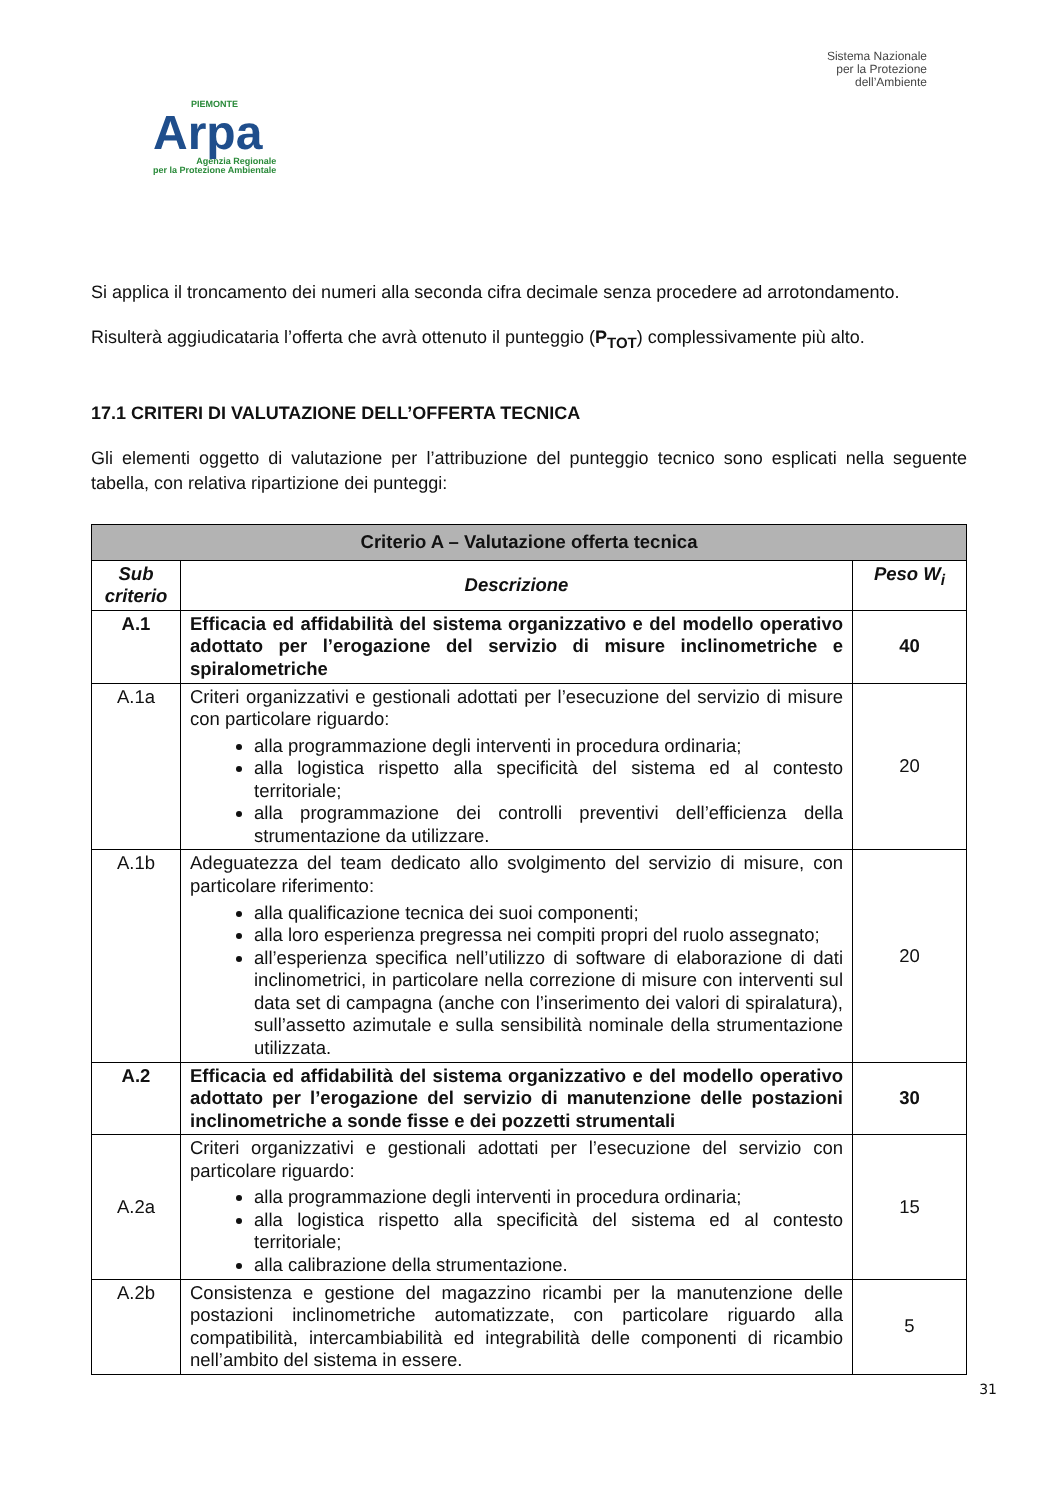PIEMONTE
Arpa
Agenzia Regionale
per la Protezione Ambientale
Sistema Nazionale
per la Protezione
dell’Ambiente
Si applica il troncamento dei numeri alla seconda cifra decimale senza procedere ad arrotondamento.
Risulterà aggiudicataria l’offerta che avrà ottenuto il punteggio (P<sub>TOT</sub>) complessivamente più alto.
17.1 CRITERI DI VALUTAZIONE DELL’OFFERTA TECNICA
Gli elementi oggetto di valutazione per l’attribuzione del punteggio tecnico sono esplicati nella seguente tabella, con relativa ripartizione dei punteggi:
| Criterio A – Valutazione offerta tecnica | | |
| --- | --- | --- |
| Sub criterio | Descrizione | Peso W<sub>i</sub> |
| A.1 | Efficacia ed affidabilità del sistema organizzativo e del modello operativo adottato per l’erogazione del servizio di misure inclinometriche e spiralometriche | 40 |
| A.1a | Criteri organizzativi e gestionali adottati per l’esecuzione del servizio di misure con particolare riguardo: alla programmazione degli interventi in procedura ordinaria; alla logistica rispetto alla specificità del sistema ed al contesto territoriale; alla programmazione dei controlli preventivi dell’efficienza della strumentazione da utilizzare. | 20 |
| A.1b | Adeguatezza del team dedicato allo svolgimento del servizio di misure, con particolare riferimento: alla qualificazione tecnica dei suoi componenti; alla loro esperienza pregressa nei compiti propri del ruolo assegnato; all’esperienza specifica nell’utilizzo di software di elaborazione di dati inclinometrici, in particolare nella correzione di misure con interventi sul data set di campagna (anche con l’inserimento dei valori di spiralatura), sull’assetto azimutale e sulla sensibilità nominale della strumentazione utilizzata. | 20 |
| A.2 | Efficacia ed affidabilità del sistema organizzativo e del modello operativo adottato per l’erogazione del servizio di manutenzione delle postazioni inclinometriche a sonde fisse e dei pozzetti strumentali | 30 |
| A.2a | Criteri organizzativi e gestionali adottati per l’esecuzione del servizio con particolare riguardo: alla programmazione degli interventi in procedura ordinaria; alla logistica rispetto alla specificità del sistema ed al contesto territoriale; alla calibrazione della strumentazione. | 15 |
| A.2b | Consistenza e gestione del magazzino ricambi per la manutenzione delle postazioni inclinometriche automatizzate, con particolare riguardo alla compatibilità, intercambiabilità ed integrabilità delle componenti di ricambio nell’ambito del sistema in essere. | 5 |
31